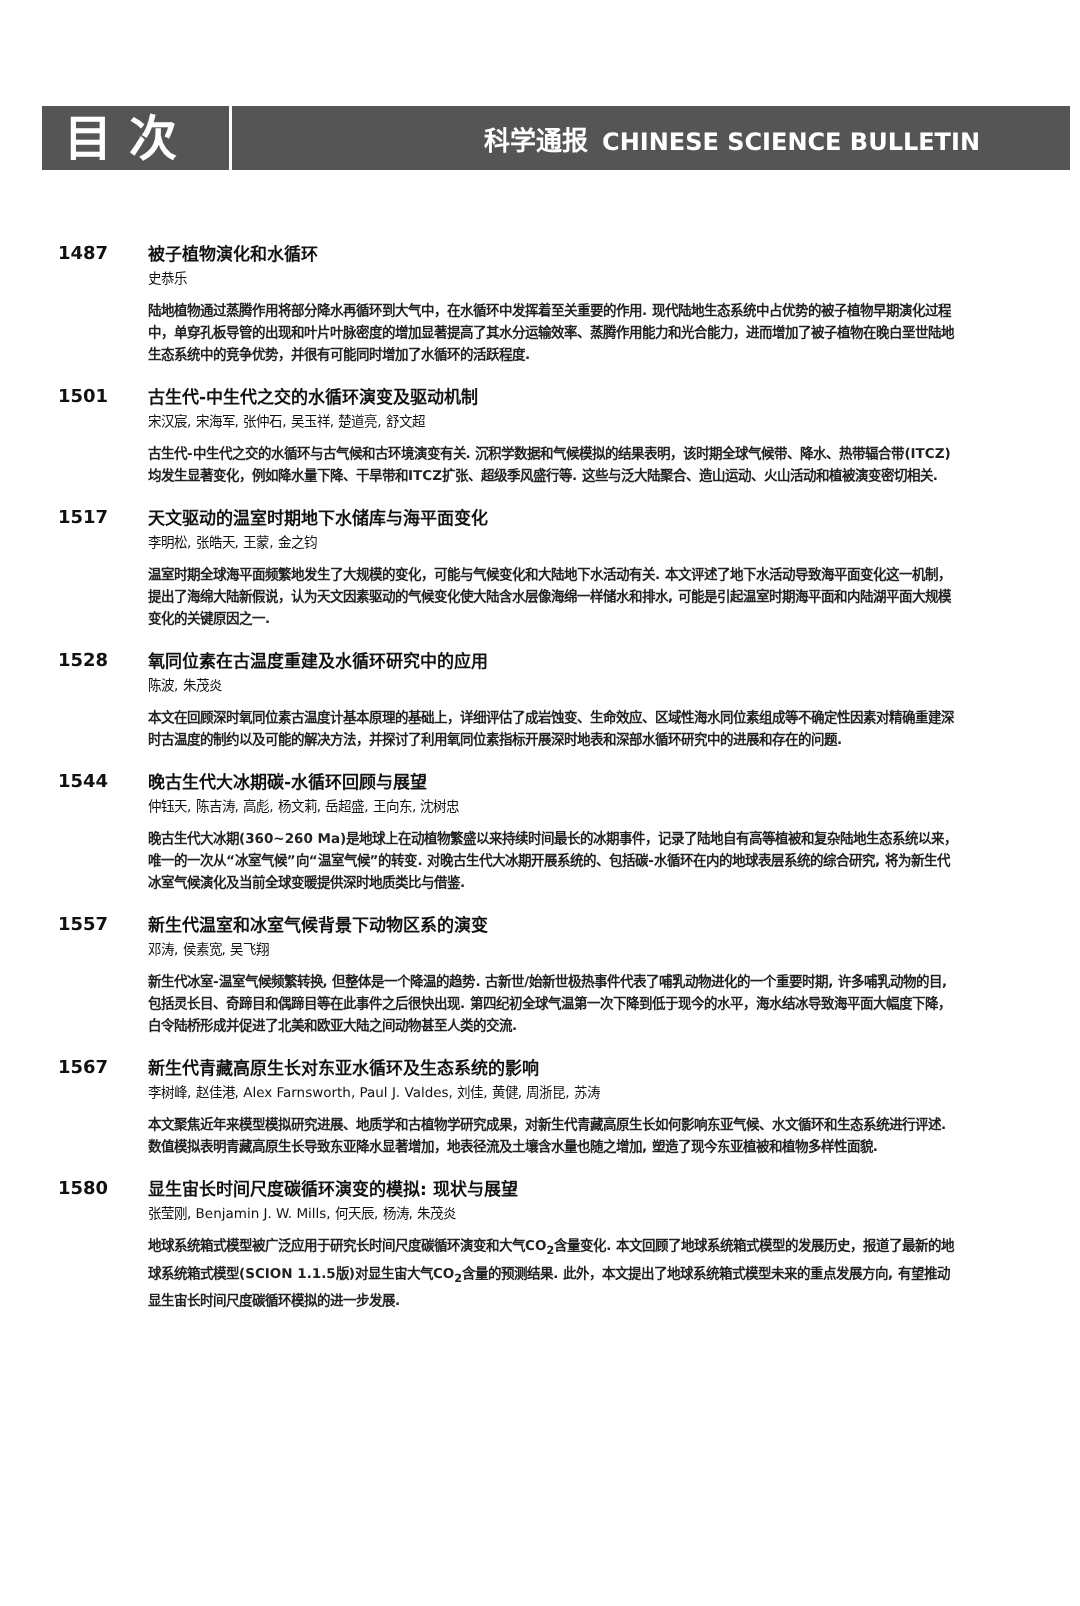目 次
科学通报 CHINESE SCIENCE BULLETIN
1487 被子植物演化和水循环
史恭乐
陆地植物通过蒸腾作用将部分降水再循环到大气中，在水循环中发挥着至关重要的作用. 现代陆地生态系统中占优势的被子植物早期演化过程中，单穿孔板导管的出现和叶片叶脉密度的增加显著提高了其水分运输效率、蒸腾作用能力和光合能力，进而增加了被子植物在晚白垩世陆地生态系统中的竞争优势，并很有可能同时增加了水循环的活跃程度.
1501 古生代-中生代之交的水循环演变及驱动机制
宋汉宸, 宋海军, 张仲石, 吴玉祥, 楚道亮, 舒文超
古生代-中生代之交的水循环与古气候和古环境演变有关. 沉积学数据和气候模拟的结果表明，该时期全球气候带、降水、热带辐合带(ITCZ)均发生显著变化，例如降水量下降、干旱带和ITCZ扩张、超级季风盛行等. 这些与泛大陆聚合、造山运动、火山活动和植被演变密切相关.
1517 天文驱动的温室时期地下水储库与海平面变化
李明松, 张皓天, 王蒙, 金之钧
温室时期全球海平面频繁地发生了大规模的变化，可能与气候变化和大陆地下水活动有关. 本文评述了地下水活动导致海平面变化这一机制，提出了海绵大陆新假说，认为天文因素驱动的气候变化使大陆含水层像海绵一样储水和排水, 可能是引起温室时期海平面和内陆湖平面大规模变化的关键原因之一.
1528 氧同位素在古温度重建及水循环研究中的应用
陈波, 朱茂炎
本文在回顾深时氧同位素古温度计基本原理的基础上，详细评估了成岩蚀变、生命效应、区域性海水同位素组成等不确定性因素对精确重建深时古温度的制约以及可能的解决方法，并探讨了利用氧同位素指标开展深时地表和深部水循环研究中的进展和存在的问题.
1544 晚古生代大冰期碳-水循环回顾与展望
仲钰天, 陈吉涛, 高彪, 杨文莉, 岳超盛, 王向东, 沈树忠
晚古生代大冰期(360~260 Ma)是地球上在动植物繁盛以来持续时间最长的冰期事件，记录了陆地自有高等植被和复杂陆地生态系统以来，唯一的一次从“冰室气候”向“温室气候”的转变. 对晚古生代大冰期开展系统的、包括碳-水循环在内的地球表层系统的综合研究, 将为新生代冰室气候演化及当前全球变暖提供深时地质类比与借鉴.
1557 新生代温室和冰室气候背景下动物区系的演变
邓涛, 侯素宽, 吴飞翔
新生代冰室-温室气候频繁转换, 但整体是一个降温的趋势. 古新世/始新世极热事件代表了哺乳动物进化的一个重要时期, 许多哺乳动物的目, 包括灵长目、奇蹄目和偶蹄目等在此事件之后很快出现. 第四纪初全球气温第一次下降到低于现今的水平，海水结冰导致海平面大幅度下降，白令陆桥形成并促进了北美和欧亚大陆之间动物甚至人类的交流.
1567 新生代青藏高原生长对东亚水循环及生态系统的影响
李树峰, 赵佳港, Alex Farnsworth, Paul J. Valdes, 刘佳, 黄健, 周浙昆, 苏涛
本文聚焦近年来模型模拟研究进展、地质学和古植物学研究成果，对新生代青藏高原生长如何影响东亚气候、水文循环和生态系统进行评述. 数值模拟表明青藏高原生长导致东亚降水显著增加，地表径流及土壤含水量也随之增加, 塑造了现今东亚植被和植物多样性面貌.
1580 显生宙长时间尺度碳循环演变的模拟: 现状与展望
张莹刚, Benjamin J. W. Mills, 何天辰, 杨涛, 朱茂炎
地球系统箱式模型被广泛应用于研究长时间尺度碳循环演变和大气CO<sub>2</sub>含量变化. 本文回顾了地球系统箱式模型的发展历史，报道了最新的地球系统箱式模型(SCION 1.1.5版)对显生宙大气CO<sub>2</sub>含量的预测结果. 此外，本文提出了地球系统箱式模型未来的重点发展方向, 有望推动显生宙长时间尺度碳循环模拟的进一步发展.